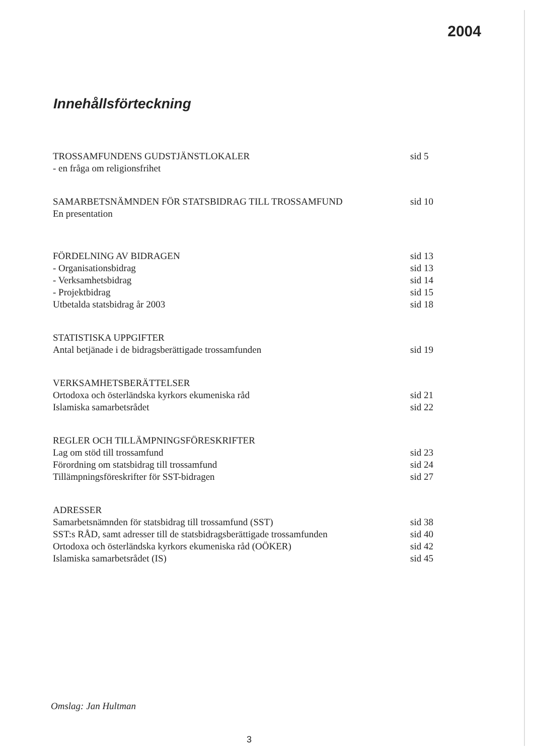2004
Innehållsförteckning
TROSSAMFUNDENS GUDSTJÄNSTLOKALER sid 5
- en fråga om religionsfrihet
SAMARBETSNÄMNDEN FÖR STATSBIDRAG TILL TROSSAMFUND sid 10
En presentation
FÖRDELNING AV BIDRAGEN sid 13
- Organisationsbidrag sid 13
- Verksamhetsbidrag sid 14
- Projektbidrag sid 15
Utbetalda statsbidrag år 2003 sid 18
STATISTISKA UPPGIFTER
Antal betjänade i de bidragsberättigade trossamfunden sid 19
VERKSAMHETSBERÄTTELSER
Ortodoxa och österländska kyrkors ekumeniska råd sid 21
Islamiska samarbetsrådet sid 22
REGLER OCH TILLÄMPNINGSFÖRESKRIFTER
Lag om stöd till trossamfund sid 23
Förordning om statsbidrag till trossamfund sid 24
Tillämpningsföreskrifter för SST-bidragen sid 27
ADRESSER
Samarbetsnämnden för statsbidrag till trossamfund (SST) sid 38
SST:s RÅD, samt adresser till de statsbidragsberättigade trossamfunden sid 40
Ortodoxa och österländska kyrkors ekumeniska råd (OÖKER) sid 42
Islamiska samarbetsrådet (IS) sid 45
Omslag: Jan Hultman
3